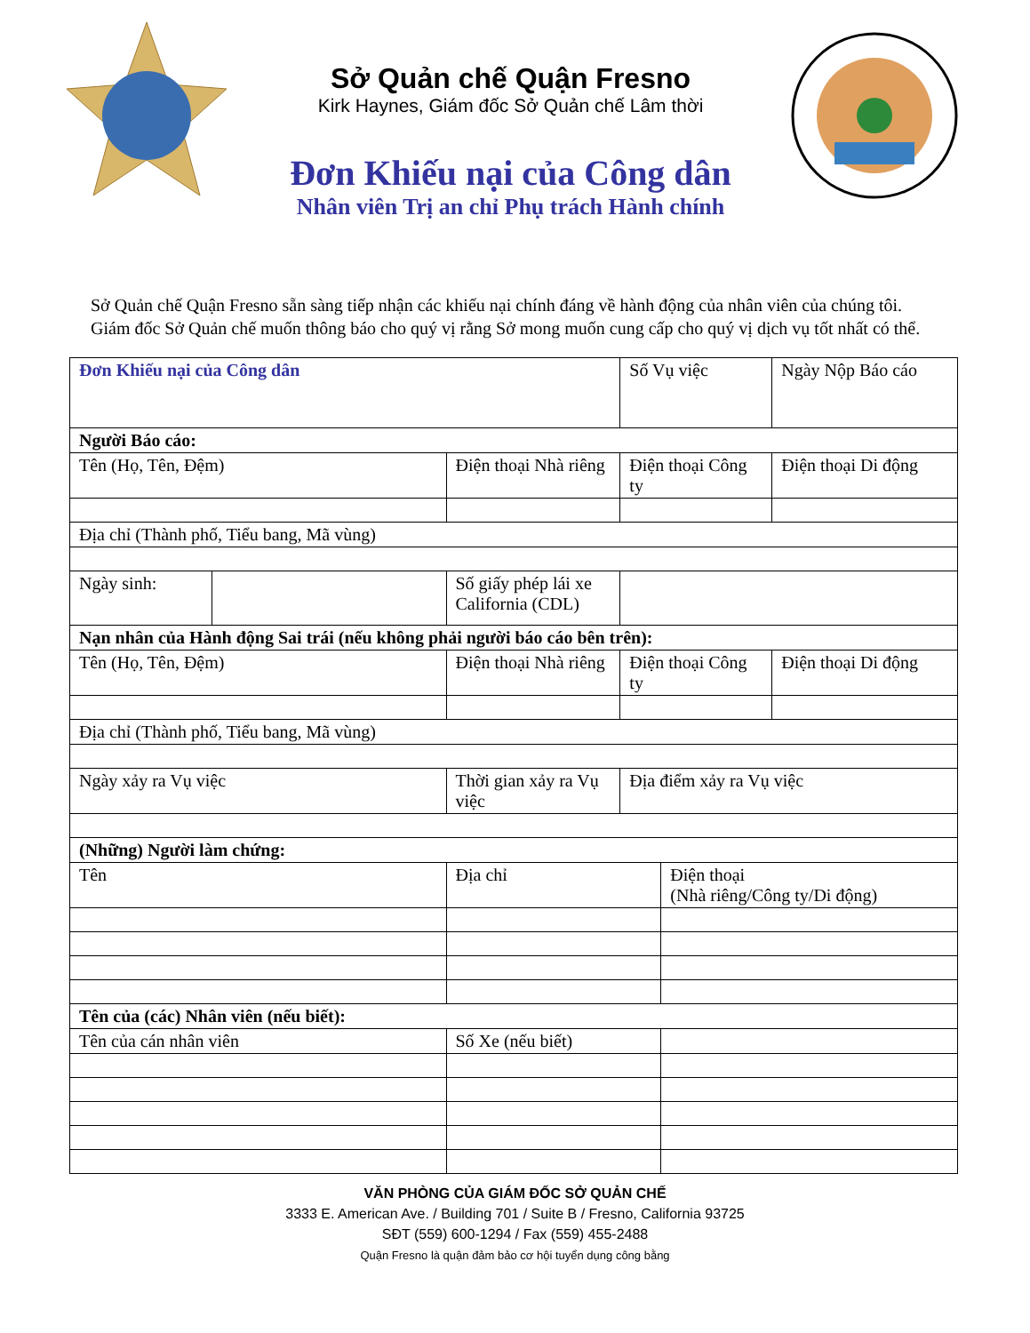Sở Quản chế Quận Fresno
Kirk Haynes, Giám đốc Sở Quản chế Lâm thời
Đơn Khiếu nại của Công dân
Nhân viên Trị an chỉ Phụ trách Hành chính
Sở Quản chế Quận Fresno sẵn sàng tiếp nhận các khiếu nại chính đáng về hành động của nhân viên của chúng tôi. Giám đốc Sở Quản chế muốn thông báo cho quý vị rằng Sở mong muốn cung cấp cho quý vị dịch vụ tốt nhất có thể.
| Đơn Khiếu nại của Công dân | | | Số Vụ việc | | Ngày Nộp Báo cáo |
| Người Báo cáo: | | | | | |
| Tên (Họ, Tên, Đệm) | | Điện thoại Nhà riêng | Điện thoại Công ty | | Điện thoại Di động |
| Địa chỉ (Thành phố, Tiểu bang, Mã vùng) | | | | | |
| Ngày sinh: | | Số giấy phép lái xe California (CDL) | | | |
| Nạn nhân của Hành động Sai trái (nếu không phải người báo cáo bên trên): | | | | | |
| Tên (Họ, Tên, Đệm) | | Điện thoại Nhà riêng | Điện thoại Công ty | | Điện thoại Di động |
| Địa chỉ (Thành phố, Tiểu bang, Mã vùng) | | | | | |
| Ngày xảy ra Vụ việc | | Thời gian xảy ra Vụ việc | Địa điểm xảy ra Vụ việc | | |
| (Những) Người làm chứng: | | | | | |
| Tên | | Địa chỉ | | Điện thoại (Nhà riêng/Công ty/Di động) | |
| Tên của (các) Nhân viên (nếu biết): | | | | | |
| Tên của cán nhân viên | | Số Xe (nếu biết) | | | |
VĂN PHÒNG CỦA GIÁM ĐỐC SỞ QUẢN CHẾ
3333 E. American Ave. / Building 701 / Suite B / Fresno, California 93725
SĐT (559) 600-1294 / Fax (559) 455-2488
Quận Fresno là quận đảm bảo cơ hội tuyển dụng công bằng